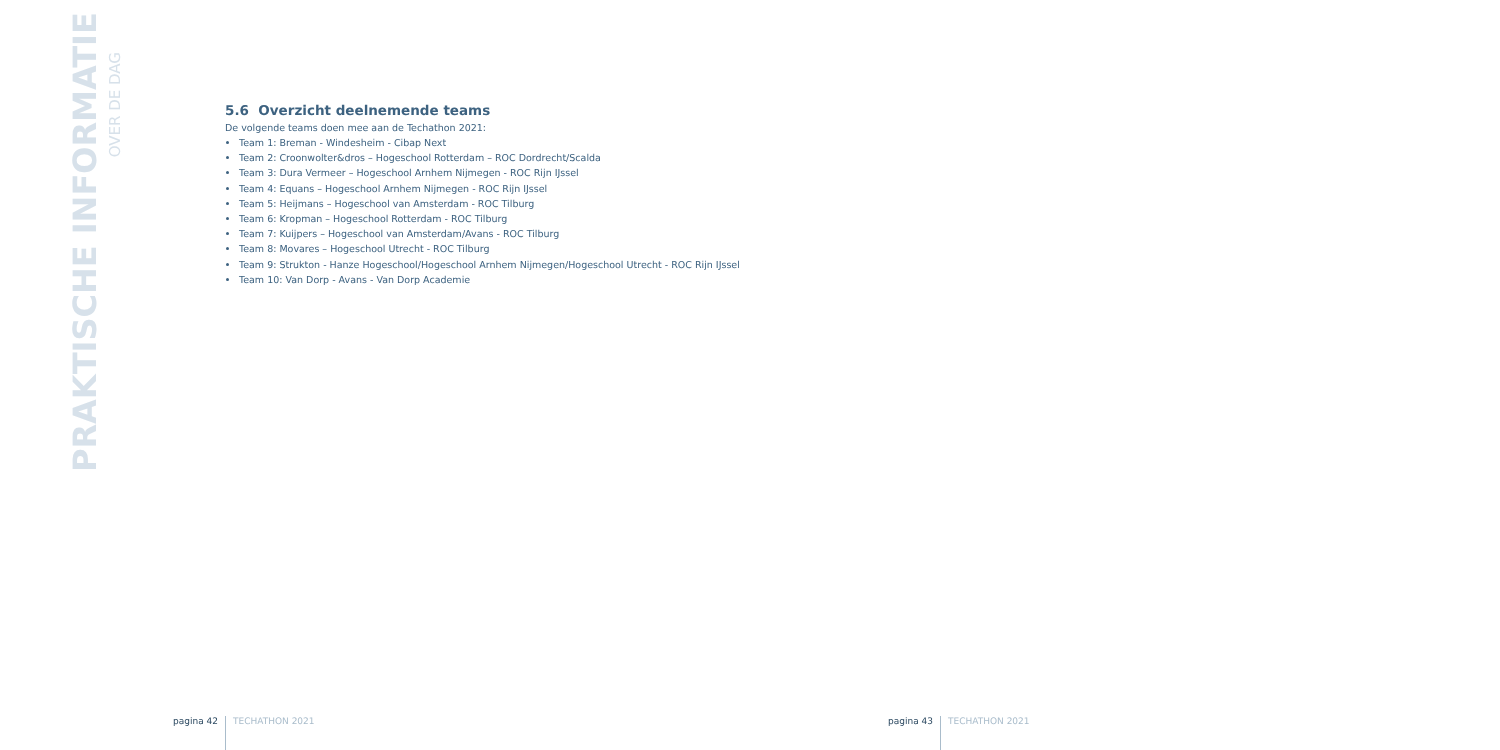PRAKTISCHE INFORMATIE
OVER DE DAG
5.6 Overzicht deelnemende teams
De volgende teams doen mee aan de Techathon 2021:
Team 1: Breman - Windesheim - Cibap Next
Team 2: Croonwolter&dros – Hogeschool Rotterdam – ROC Dordrecht/Scalda
Team 3: Dura Vermeer – Hogeschool Arnhem Nijmegen - ROC Rijn IJssel
Team 4: Equans – Hogeschool Arnhem Nijmegen - ROC Rijn IJssel
Team 5: Heijmans – Hogeschool van Amsterdam - ROC Tilburg
Team 6: Kropman – Hogeschool Rotterdam - ROC Tilburg
Team 7: Kuijpers – Hogeschool van Amsterdam/Avans - ROC Tilburg
Team 8: Movares – Hogeschool Utrecht - ROC Tilburg
Team 9: Strukton - Hanze Hogeschool/Hogeschool Arnhem Nijmegen/Hogeschool Utrecht - ROC Rijn IJssel
Team 10: Van Dorp - Avans - Van Dorp Academie
pagina 42
TECHATHON 2021
pagina 43
TECHATHON 2021